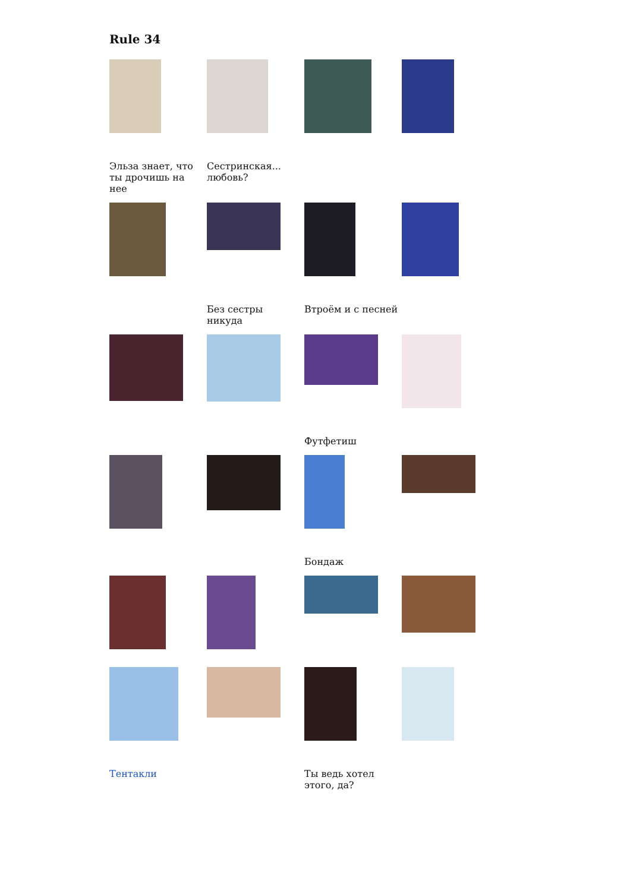Rule 34
Эльза знает, что ты дрочишь на нее
Сестринская... любовь?
Без сестры никуда
Втроём и с песней
Футфетиш
Бондаж
Тентакли
Ты ведь хотел этого, да?